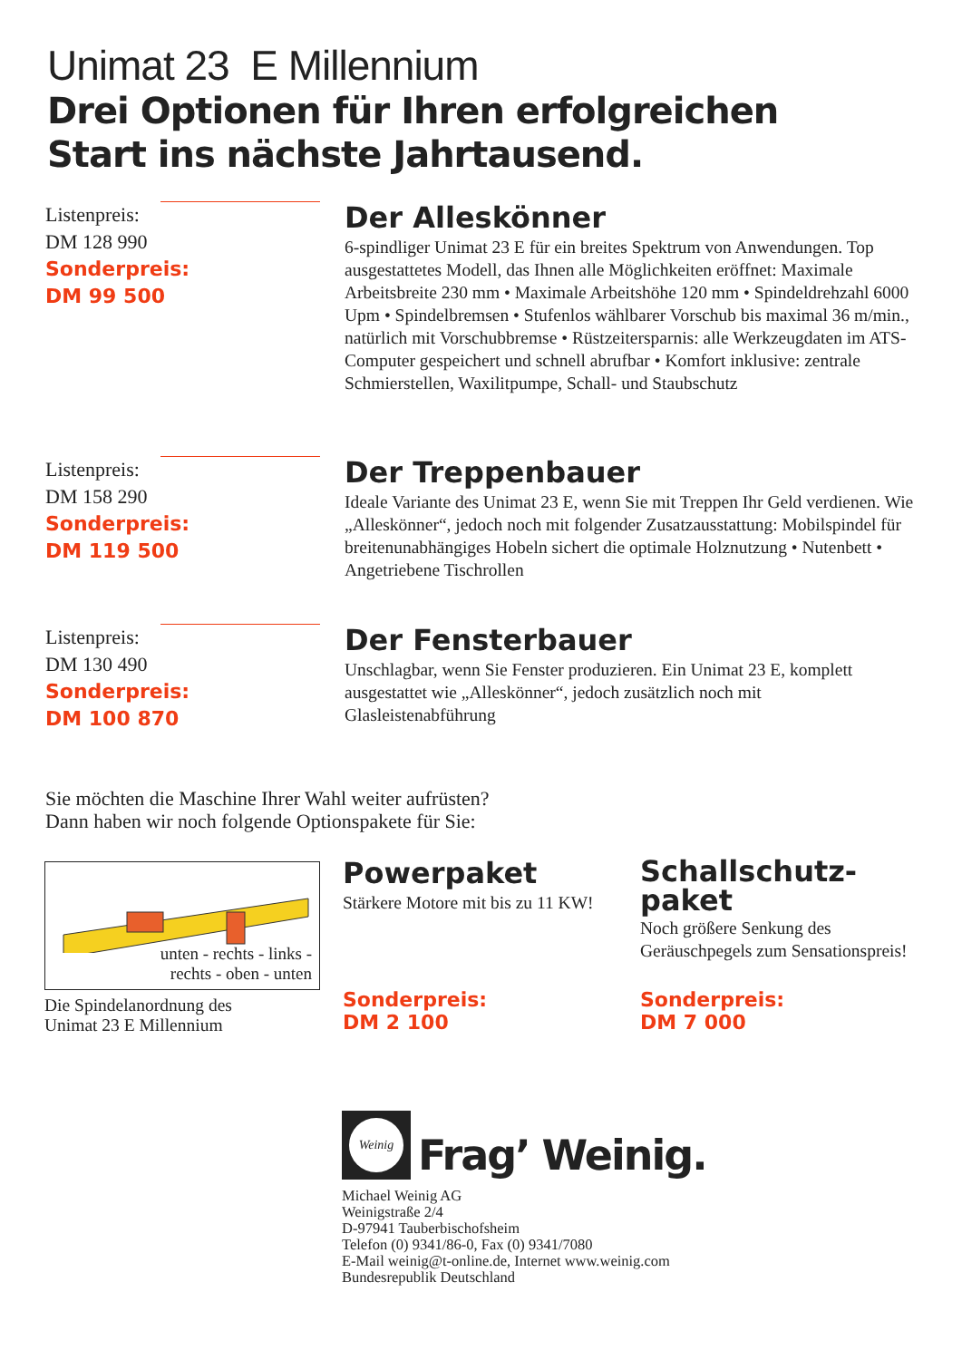Unimat 23 E Millennium
Drei Optionen für Ihren erfolgreichen
Start ins nächste Jahrtausend.
Listenpreis:
DM 128 990
Sonderpreis:
DM 99 500
Der Alleskönner
6-spindliger Unimat 23 E für ein breites Spektrum von Anwendungen. Top ausgestattetes Modell, das Ihnen alle Möglichkeiten eröffnet: Maximale Arbeitsbreite 230 mm • Maximale Arbeitshöhe 120 mm • Spindeldrehzahl 6000 Upm • Spindelbremsen • Stufenlos wählbarer Vorschub bis maximal 36 m/min., natürlich mit Vorschubbremse • Rüstzeitersparnis: alle Werkzeugdaten im ATS-Computer gespeichert und schnell abrufbar • Komfort inklusive: zentrale Schmierstellen, Waxilitpumpe, Schall- und Staubschutz
Listenpreis:
DM 158 290
Sonderpreis:
DM 119 500
Der Treppenbauer
Ideale Variante des Unimat 23 E, wenn Sie mit Treppen Ihr Geld verdienen. Wie „Alleskönner“, jedoch noch mit folgender Zusatzausstattung: Mobilspindel für breitenunabhängiges Hobeln sichert die optimale Holznutzung • Nutenbett • Angetriebene Tischrollen
Listenpreis:
DM 130 490
Sonderpreis:
DM 100 870
Der Fensterbauer
Unschlagbar, wenn Sie Fenster produzieren. Ein Unimat 23 E, komplett ausgestattet wie „Alleskönner“, jedoch zusätzlich noch mit Glasleistenabführung
Sie möchten die Maschine Ihrer Wahl weiter aufrüsten?
Dann haben wir noch folgende Optionspakete für Sie:
unten - rechts - links -
rechts - oben - unten
Die Spindelanordnung des
Unimat 23 E Millennium
Powerpaket
Stärkere Motore mit bis zu 11 KW!
Sonderpreis:
DM 2 100
Schallschutz-
paket
Noch größere Senkung des Geräuschpegels zum Sensationspreis!
Sonderpreis:
DM 7 000
Weinig
Frag’ Weinig.
Michael Weinig AG
Weinigstraße 2/4
D-97941 Tauberbischofsheim
Telefon (0) 9341/86-0, Fax (0) 9341/7080
E-Mail weinig@t-online.de, Internet www.weinig.com
Bundesrepublik Deutschland